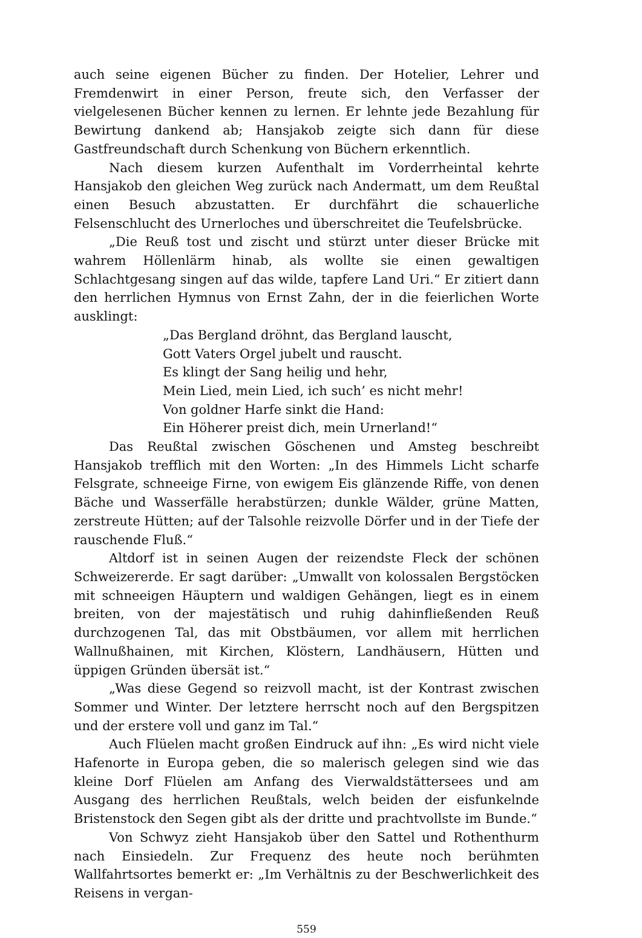auch seine eigenen Bücher zu finden. Der Hotelier, Lehrer und Fremdenwirt in einer Person, freute sich, den Verfasser der vielgelesenen Bücher kennen zu lernen. Er lehnte jede Bezahlung für Bewirtung dankend ab; Hansjakob zeigte sich dann für diese Gastfreundschaft durch Schenkung von Büchern erkenntlich.
Nach diesem kurzen Aufenthalt im Vorderrheintal kehrte Hansjakob den gleichen Weg zurück nach Andermatt, um dem Reußtal einen Besuch abzustatten. Er durchfährt die schauerliche Felsenschlucht des Urnerloches und überschreitet die Teufelsbrücke.
„Die Reuß tost und zischt und stürzt unter dieser Brücke mit wahrem Höllenlärm hinab, als wollte sie einen gewaltigen Schlachtgesang singen auf das wilde, tapfere Land Uri.“ Er zitiert dann den herrlichen Hymnus von Ernst Zahn, der in die feierlichen Worte ausklingt:
„Das Bergland dröhnt, das Bergland lauscht,
Gott Vaters Orgel jubelt und rauscht.
Es klingt der Sang heilig und hehr,
Mein Lied, mein Lied, ich such’ es nicht mehr!
Von goldner Harfe sinkt die Hand:
Ein Höherer preist dich, mein Urnerland!“
Das Reußtal zwischen Göschenen und Amsteg beschreibt Hansjakob trefflich mit den Worten: „In des Himmels Licht scharfe Felsgrate, schneeige Firne, von ewigem Eis glänzende Riffe, von denen Bäche und Wasserfälle herabstürzen; dunkle Wälder, grüne Matten, zerstreute Hütten; auf der Talsohle reizvolle Dörfer und in der Tiefe der rauschende Fluß.“
Altdorf ist in seinen Augen der reizendste Fleck der schönen Schweizererde. Er sagt darüber: „Umwallt von kolossalen Bergstöcken mit schneeigen Häuptern und waldigen Gehängen, liegt es in einem breiten, von der majestätisch und ruhig dahinfließenden Reuß durchzogenen Tal, das mit Obstbäumen, vor allem mit herrlichen Wallnußhainen, mit Kirchen, Klöstern, Landhäusern, Hütten und üppigen Gründen übersät ist.“
„Was diese Gegend so reizvoll macht, ist der Kontrast zwischen Sommer und Winter. Der letztere herrscht noch auf den Bergspitzen und der erstere voll und ganz im Tal.“
Auch Flüelen macht großen Eindruck auf ihn: „Es wird nicht viele Hafenorte in Europa geben, die so malerisch gelegen sind wie das kleine Dorf Flüelen am Anfang des Vierwaldstättersees und am Ausgang des herrlichen Reußtals, welch beiden der eisfunkelnde Bristenstock den Segen gibt als der dritte und prachtvollste im Bunde.“
Von Schwyz zieht Hansjakob über den Sattel und Rothenthurm nach Einsiedeln. Zur Frequenz des heute noch berühmten Wallfahrtsortes bemerkt er: „Im Verhältnis zu der Beschwerlichkeit des Reisens in vergan-
559